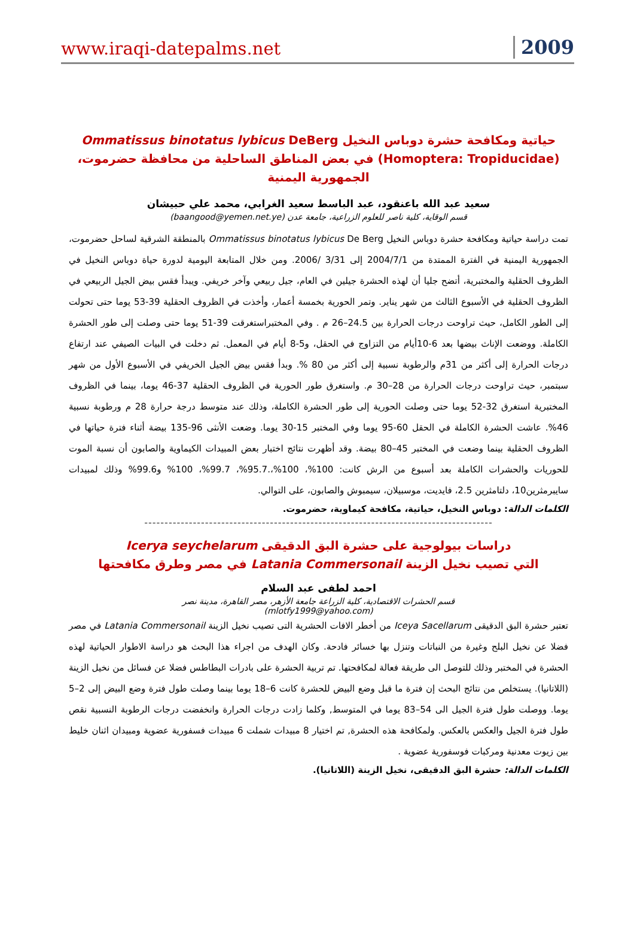www.iraqi-datepalms.net 2009
حياتية ومكافحة حشرة دوباس النخيل Ommatissus binotatus lybicus DeBerg
(Homoptera: Tropiducidae) في بعض المناطق الساحلية من محافظة حضرموت، الجمهورية اليمنية
سعيد عبد الله باعنقود، عبد الباسط سعيد الغرابي، محمد علي حبيشان
قسم الوقاية، كلية ناصر للعلوم الزراعية، جامعة عدن (baangood@yemen.net.ye)
تمت دراسة حياتية ومكافحة حشرة دوباس النخيل Ommatissus binotatus lybicus De Berg بالمنطقة الشرقية لساحل حضرموت، الجمهورية اليمنية في الفترة الممتدة من 2004/7/1 إلى 3/31 /2006. ومن خلال المتابعة اليومية لدورة حياة دوباس النخيل في الظروف الحقلية والمختبرية، أتضح جليا أن لهذه الحشرة جيلين في العام، جيل ربيعي وآخر خريفي. ويبدأ فقس بيض الجيل الربيعي في الظروف الحقلية في الأسبوع الثالث من شهر يناير. وتمر الحورية بخمسة أعمار، وأخذت في الظروف الحقلية 39-53 يوما حتى تحولت إلى الطور الكامل، حيث تراوحت درجات الحرارة بين 24.5–26 م . وفي المختبراستغرقت 39-51 يوما حتى وصلت إلى طور الحشرة الكاملة. ووضعت الإناث بيضها بعد 6-10أيام من التزاوج في الحقل، و5-8 أيام في المعمل. ثم دخلت في البيات الصيفي عند ارتفاع درجات الحرارة إلى أكثر من 31م والرطوبة نسبية إلى أكثر من 80 %. وبدأ فقس بيض الجيل الخريفي في الأسبوع الأول من شهر سبتمبر، حيث تراوحت درجات الحرارة من 28–30 م. واستغرق طور الحورية في الظروف الحقلية 37-46 يوما، بينما في الظروف المختبرية استغرق 32-52 يوما حتى وصلت الحورية إلى طور الحشرة الكاملة، وذلك عند متوسط درجة حرارة 28 م ورطوبة نسبية 46%. عاشت الحشرة الكاملة في الحقل 60-95 يوما وفي المختبر 15-30 يوما. وضعت الأنثى 96-135 بيضة أثناء فترة حياتها في الظروف الحقلية بينما وضعت في المختبر 45–80 بيضة. وقد أظهرت نتائج اختبار بعض المبيدات الكيماوية والصابون أن نسبة الموت للحوريات والحشرات الكاملة بعد أسبوع من الرش كانت: 100%، 100%،.95.7%، 99.7%، 100% و99.6% وذلك لمبيدات سايبرمثرين10، دلتامثرين 2.5، فايديت، موسبيلان، سيمبوش والصابون، على التوالي.
الكلمات الدالة: دوباس النخيل، حياتية، مكافحة كيماوية، حضرموت.
--------------------------------------------------------------------------------------
دراسات بيولوجية على حشرة البق الدقيقى Icerya seychelarum
التي تصيب نخيل الزينة Latania Commersonail في مصر وطرق مكافحتها
احمد لطفى عبد السلام
قسم الحشرات الاقتصادية، كلية الزراعة جامعة الأزهر، مصر القاهرة، مدينة نصر
(mlotfy1999@yahoo.com)
تعتبر حشرة البق الدقيقى Iceya Sacellarum من أخطر الافات الحشرية التى تصيب نخيل الزينة Latania Commersonail في مصر فضلا عن نخيل البلح وغيرة من النباتات وتنزل بها خسائر فادحة. وكان الهدف من اجراء هذا البحث هو دراسة الاطوار الحياتية لهذه الحشرة في المختبر وذلك للتوصل الى طريقة فعالة لمكافحتها. تم تربية الحشرة على بادرات البطاطس فضلا عن فسائل من نخيل الزينة (اللاتانيا). يستخلص من نتائج البحث إن فترة ما قبل وضع البيض للحشرة كانت 6–18 يوما بينما وصلت طول فترة وضع البيض إلى 2–5 يوما. ووصلت طول فترة الجيل الى 54–83 يوما في المتوسط, وكلما زادت درجات الحرارة وانخفضت درجات الرطوبة النسبية نقص طول فترة الجيل والعكس بالعكس. ولمكافحة هذه الحشرة, تم اختيار 8 مبيدات شملت 6 مبيدات فسفورية عضوية ومبيدان اثنان خليط بين زيوت معدنية ومركبات فوسفورية عضوية .
الكلمات الدالة: حشرة البق الدقيقى، نخيل الزينة (اللاتانيا).